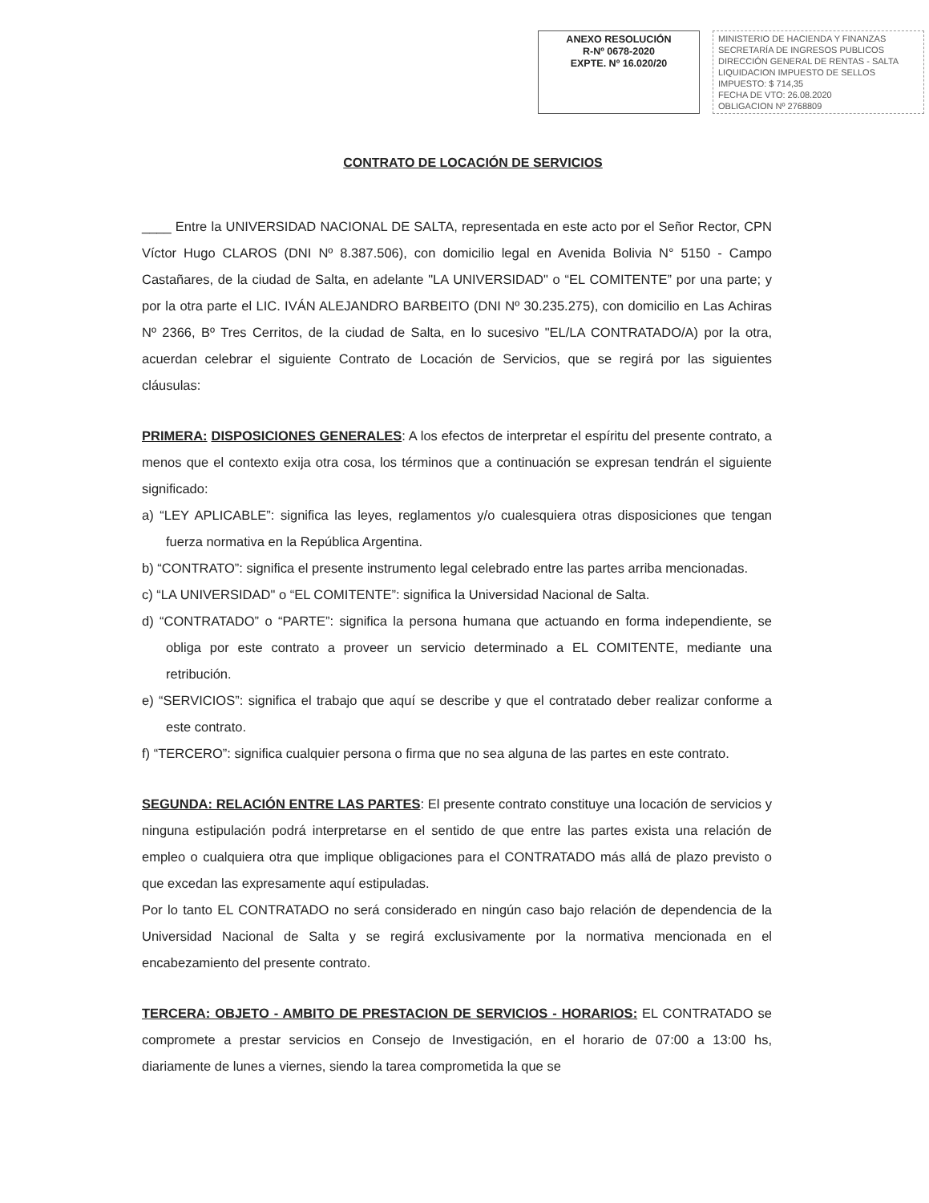ANEXO RESOLUCIÓN
R-Nº 0678-2020
EXPTE. Nº 16.020/20
MINISTERIO DE HACIENDA Y FINANZAS
SECRETARÍA DE INGRESOS PUBLICOS
DIRECCIÓN GENERAL DE RENTAS - SALTA
LIQUIDACION IMPUESTO DE SELLOS
IMPUESTO: $ 714,35
FECHA DE VTO: 26.08.2020
OBLIGACION Nº 2768809
CONTRATO DE LOCACIÓN DE SERVICIOS
____ Entre la UNIVERSIDAD NACIONAL DE SALTA, representada en este acto por el Señor Rector, CPN Víctor Hugo CLAROS (DNI Nº 8.387.506), con domicilio legal en Avenida Bolivia N° 5150 - Campo Castañares, de la ciudad de Salta, en adelante "LA UNIVERSIDAD" o “EL COMITENTE” por una parte; y por la otra parte el LIC. IVÁN ALEJANDRO BARBEITO (DNI Nº 30.235.275), con domicilio en Las Achiras Nº 2366, Bº Tres Cerritos, de la ciudad de Salta, en lo sucesivo "EL/LA CONTRATADO/A) por la otra, acuerdan celebrar el siguiente Contrato de Locación de Servicios, que se regirá por las siguientes cláusulas:
PRIMERA: DISPOSICIONES GENERALES: A los efectos de interpretar el espíritu del presente contrato, a menos que el contexto exija otra cosa, los términos que a continuación se expresan tendrán el siguiente significado:
a) “LEY APLICABLE”: significa las leyes, reglamentos y/o cualesquiera otras disposiciones que tengan fuerza normativa en la República Argentina.
b) “CONTRATO”: significa el presente instrumento legal celebrado entre las partes arriba mencionadas.
c) “LA UNIVERSIDAD" o “EL COMITENTE”: significa la Universidad Nacional de Salta.
d) “CONTRATADO” o “PARTE”: significa la persona humana que actuando en forma independiente, se obliga por este contrato a proveer un servicio determinado a EL COMITENTE, mediante una retribución.
e) “SERVICIOS”: significa el trabajo que aquí se describe y que el contratado deber realizar conforme a este contrato.
f) “TERCERO”: significa cualquier persona o firma que no sea alguna de las partes en este contrato.
SEGUNDA: RELACIÓN ENTRE LAS PARTES: El presente contrato constituye una locación de servicios y ninguna estipulación podrá interpretarse en el sentido de que entre las partes exista una relación de empleo o cualquiera otra que implique obligaciones para el CONTRATADO más allá de plazo previsto o que excedan las expresamente aquí estipuladas.
Por lo tanto EL CONTRATADO no será considerado en ningún caso bajo relación de dependencia de la Universidad Nacional de Salta y se regirá exclusivamente por la normativa mencionada en el encabezamiento del presente contrato.
TERCERA: OBJETO - AMBITO DE PRESTACION DE SERVICIOS - HORARIOS: EL CONTRATADO se compromete a prestar servicios en Consejo de Investigación, en el horario de 07:00 a 13:00 hs, diariamente de lunes a viernes, siendo la tarea comprometida la que se